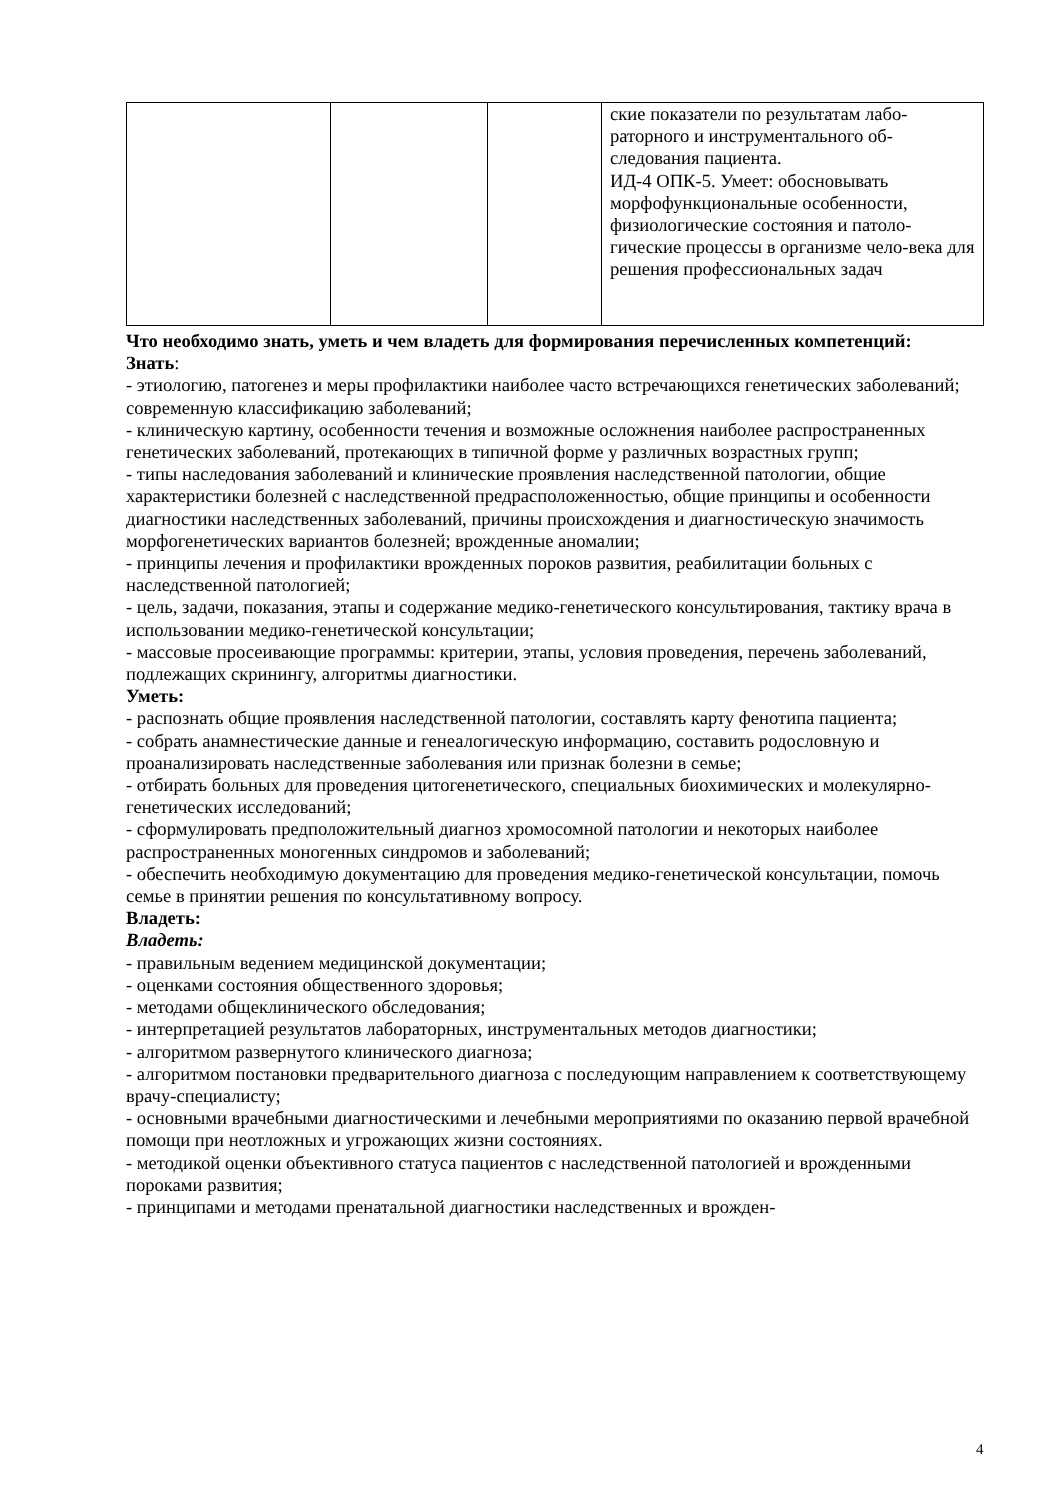| | | | ские показатели по результатам лабо-раторного и инструментального об-следования пациента. ИД-4 ОПК-5. Умеет: обосновывать морфофункциональные особенности, физиологические состояния и патоло-гические процессы в организме чело-века для решения профессиональных задач |
Что необходимо знать, уметь и чем владеть для формирования перечисленных компетенций:
Знать:
- этиологию, патогенез и меры профилактики наиболее часто встречающихся генетических заболеваний; современную классификацию заболеваний;
- клиническую картину, особенности течения и возможные осложнения наиболее распространенных генетических заболеваний, протекающих в типичной форме у различных возрастных групп;
- типы наследования заболеваний и клинические проявления наследственной патологии, общие характеристики болезней с наследственной предрасположенностью, общие принципы и особенности диагностики наследственных заболеваний, причины происхождения и диагностическую значимость морфогенетических вариантов болезней; врожденные аномалии;
- принципы лечения и профилактики врожденных пороков развития, реабилитации больных с наследственной патологией;
- цель, задачи, показания, этапы и содержание медико-генетического консультирования, тактику врача в использовании медико-генетической консультации;
- массовые просеивающие программы: критерии, этапы, условия проведения, перечень заболеваний, подлежащих скринингу, алгоритмы диагностики.
Уметь:
- распознать общие проявления наследственной патологии, составлять карту фенотипа пациента;
- собрать анамнестические данные и генеалогическую информацию, составить родословную и проанализировать наследственные заболевания или признак болезни в семье;
- отбирать больных для проведения цитогенетического, специальных биохимических и молекулярно-генетических исследований;
- сформулировать предположительный диагноз хромосомной патологии и некоторых наиболее распространенных моногенных синдромов и заболеваний;
- обеспечить необходимую документацию для проведения медико-генетической консультации, помочь семье в принятии решения по консультативному вопросу.
Владеть:
Владеть:
- правильным ведением медицинской документации;
- оценками состояния общественного здоровья;
- методами общеклинического обследования;
- интерпретацией результатов лабораторных, инструментальных методов диагностики;
- алгоритмом развернутого клинического диагноза;
- алгоритмом постановки предварительного диагноза с последующим направлением к соответствующему врачу-специалисту;
- основными врачебными диагностическими и лечебными мероприятиями по оказанию первой врачебной помощи при неотложных и угрожающих жизни состояниях.
- методикой оценки объективного статуса пациентов с наследственной патологией и врожденными пороками развития;
- принципами и методами пренатальной диагностики наследственных и врожден-
4